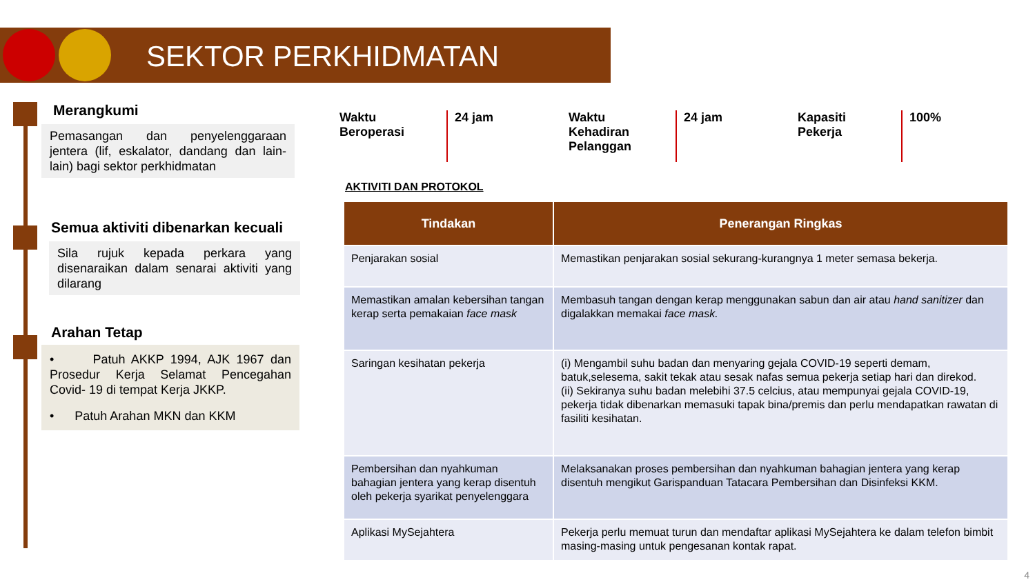SEKTOR PERKHIDMATAN
Merangkumi
Pemasangan dan penyelenggaraan jentera (lif, eskalator, dandang dan lain-lain) bagi sektor perkhidmatan
Semua aktiviti dibenarkan kecuali
Sila rujuk kepada perkara yang disenaraikan dalam senarai aktiviti yang dilarang
Arahan Tetap
• Patuh AKKP 1994, AJK 1967 dan Prosedur Kerja Selamat Pencegahan Covid- 19 di tempat Kerja JKKP.
• Patuh Arahan MKN dan KKM
Waktu
Beroperasi
24 jam
Waktu
Kehadiran
Pelanggan
24 jam
Kapasiti
Pekerja
100%
AKTIVITI DAN PROTOKOL
| Tindakan | Penerangan Ringkas |
| --- | --- |
| Penjarakan sosial | Memastikan penjarakan sosial sekurang-kurangnya 1 meter semasa bekerja. |
| Memastikan amalan kebersihan tangan kerap serta pemakaian face mask | Membasuh tangan dengan kerap menggunakan sabun dan air atau hand sanitizer dan digalakkan memakai face mask. |
| Saringan kesihatan pekerja | (i) Mengambil suhu badan dan menyaring gejala COVID-19 seperti demam, batuk,selesema, sakit tekak atau sesak nafas semua pekerja setiap hari dan direkod. (ii) Sekiranya suhu badan melebihi 37.5 celcius, atau mempunyai gejala COVID-19, pekerja tidak dibenarkan memasuki tapak bina/premis dan perlu mendapatkan rawatan di fasiliti kesihatan. |
| Pembersihan dan nyahkuman bahagian jentera yang kerap disentuh oleh pekerja syarikat penyelenggara | Melaksanakan proses pembersihan dan nyahkuman bahagian jentera yang kerap disentuh mengikut Garispanduan Tatacara Pembersihan dan Disinfeksi KKM. |
| Aplikasi MySejahtera | Pekerja perlu memuat turun dan mendaftar aplikasi MySejahtera ke dalam telefon bimbit masing-masing untuk pengesanan kontak rapat. |
4